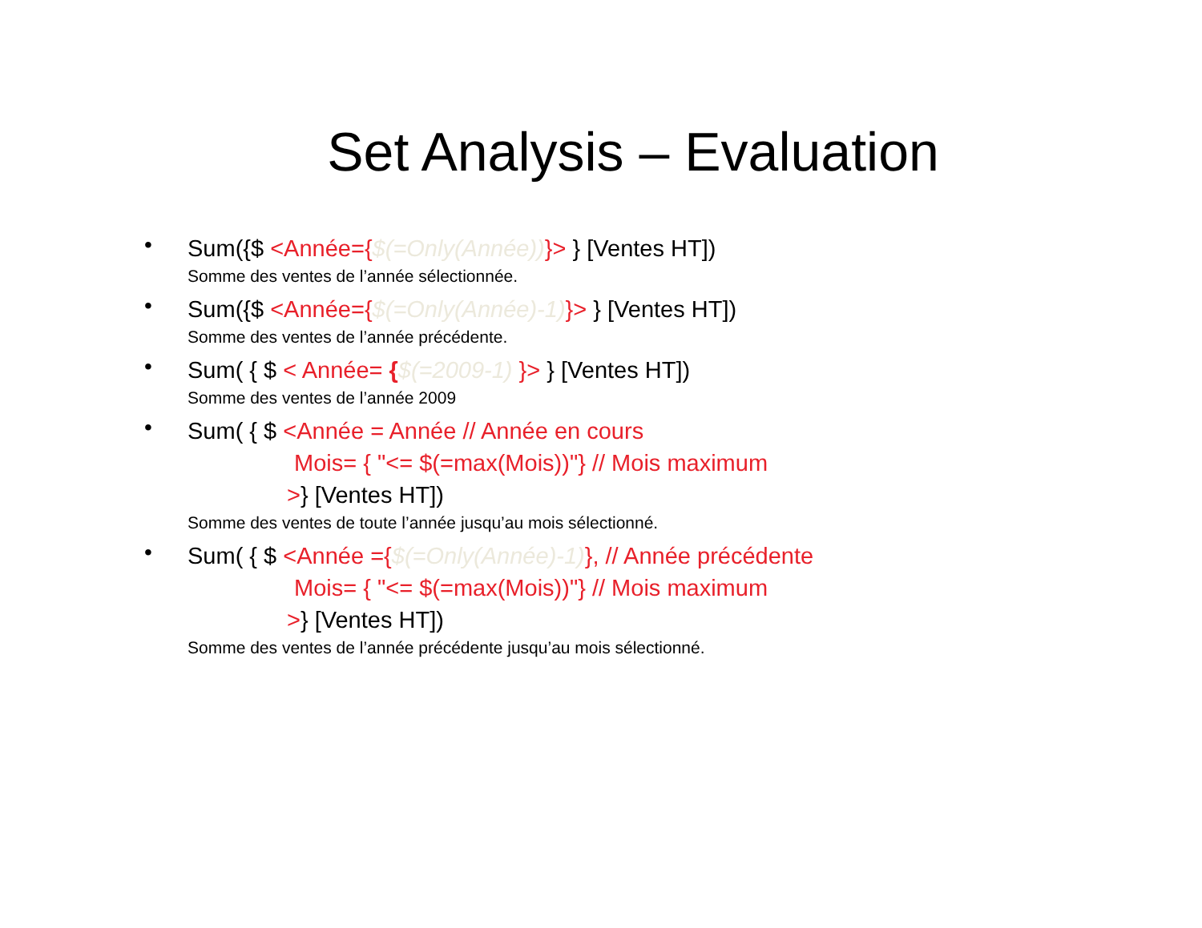Set Analysis – Evaluation
•
Sum({$ <Année={$(=Only(Année))}> } [Ventes HT])
Somme des ventes de l’année sélectionnée.
•
Sum({$ <Année={$(=Only(Année)-1)}> } [Ventes HT])
Somme des ventes de l’année précédente.
•
Sum( { $ < Année= {$(=2009-1) }> } [Ventes HT])
Somme des ventes de l’année 2009
•
Sum( { $ <Année = Année // Année en cours
Mois= { "<= $(=max(Mois))"} // Mois maximum
>} [Ventes HT])
Somme des ventes de toute l’année jusqu’au mois sélectionné.
•
Sum( { $ <Année ={$(=Only(Année)-1)}, // Année précédente
Mois= { "<= $(=max(Mois))"} // Mois maximum
>} [Ventes HT])
Somme des ventes de l’année précédente jusqu’au mois sélectionné.